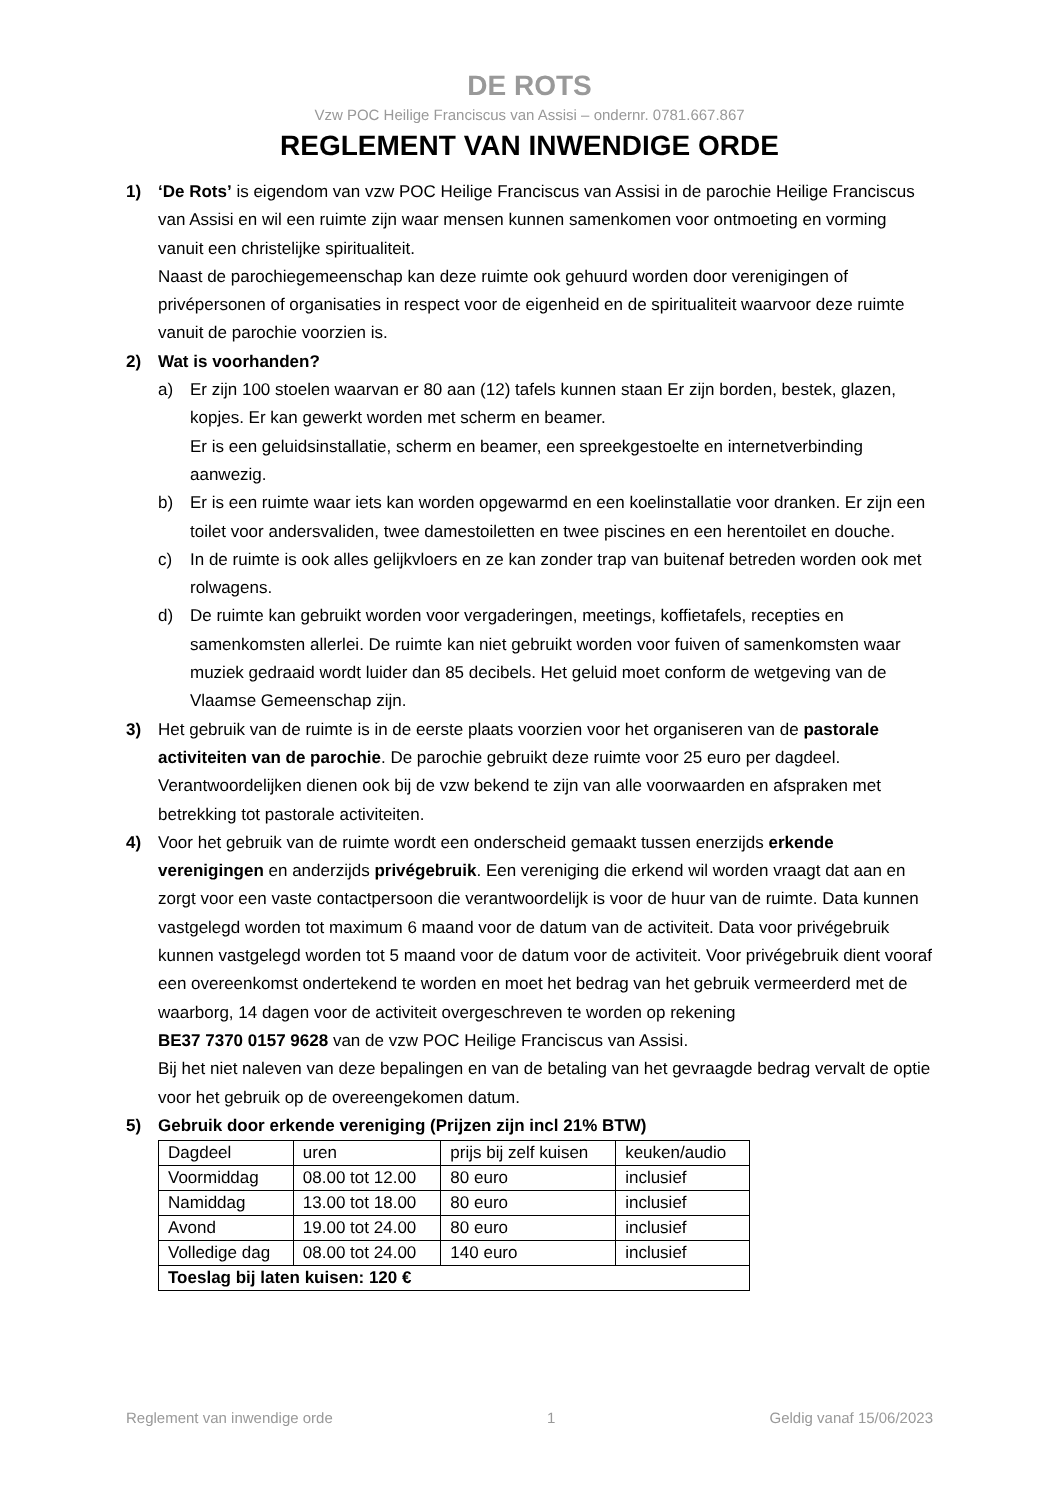DE ROTS
Vzw POC Heilige Franciscus van Assisi – ondernr. 0781.667.867
REGLEMENT VAN INWENDIGE ORDE
1) ‘De Rots’ is eigendom van vzw POC Heilige Franciscus van Assisi in de parochie Heilige Franciscus van Assisi en wil een ruimte zijn waar mensen kunnen samenkomen voor ontmoeting en vorming vanuit een christelijke spiritualiteit.
Naast de parochiegemeenschap kan deze ruimte ook gehuurd worden door verenigingen of privépersonen of organisaties in respect voor de eigenheid en de spiritualiteit waarvoor deze ruimte vanuit de parochie voorzien is.
2) Wat is voorhanden?
a) Er zijn 100 stoelen waarvan er 80 aan (12) tafels kunnen staan Er zijn borden, bestek, glazen, kopjes. Er kan gewerkt worden met scherm en beamer.
Er is een geluidsinstallatie, scherm en beamer, een spreekgestoelte en internetverbinding aanwezig.
b) Er is een ruimte waar iets kan worden opgewarmd en een koelinstallatie voor dranken. Er zijn een toilet voor andersvaliden, twee damestoiletten en twee piscines en een herentoilet en douche.
c) In de ruimte is ook alles gelijkvloers en ze kan zonder trap van buitenaf betreden worden ook met rolwagens.
d) De ruimte kan gebruikt worden voor vergaderingen, meetings, koffietafels, recepties en samenkomsten allerlei. De ruimte kan niet gebruikt worden voor fuiven of samenkomsten waar muziek gedraaid wordt luider dan 85 decibels. Het geluid moet conform de wetgeving van de Vlaamse Gemeenschap zijn.
3) Het gebruik van de ruimte is in de eerste plaats voorzien voor het organiseren van de pastorale activiteiten van de parochie. De parochie gebruikt deze ruimte voor 25 euro per dagdeel. Verantwoordelijken dienen ook bij de vzw bekend te zijn van alle voorwaarden en afspraken met betrekking tot pastorale activiteiten.
4) Voor het gebruik van de ruimte wordt een onderscheid gemaakt tussen enerzijds erkende verenigingen en anderzijds privégebruik. Een vereniging die erkend wil worden vraagt dat aan en zorgt voor een vaste contactpersoon die verantwoordelijk is voor de huur van de ruimte. Data kunnen vastgelegd worden tot maximum 6 maand voor de datum van de activiteit. Data voor privégebruik kunnen vastgelegd worden tot 5 maand voor de datum voor de activiteit. Voor privégebruik dient vooraf een overeenkomst ondertekend te worden en moet het bedrag van het gebruik vermeerderd met de waarborg, 14 dagen voor de activiteit overgeschreven te worden op rekening
BE37 7370 0157 9628 van de vzw POC Heilige Franciscus van Assisi.
Bij het niet naleven van deze bepalingen en van de betaling van het gevraagde bedrag vervalt de optie voor het gebruik op de overeengekomen datum.
5) Gebruik door erkende vereniging (Prijzen zijn incl 21% BTW)
| Dagdeel | uren | prijs bij zelf kuisen | keuken/audio |
| Voormiddag | 08.00 tot 12.00 | 80 euro | inclusief |
| Namiddag | 13.00 tot 18.00 | 80 euro | inclusief |
| Avond | 19.00 tot 24.00 | 80 euro | inclusief |
| Volledige dag | 08.00 tot 24.00 | 140 euro | inclusief |
| Toeslag bij laten kuisen: 120 € | | | |
Reglement van inwendige orde 1 Geldig vanaf 15/06/2023